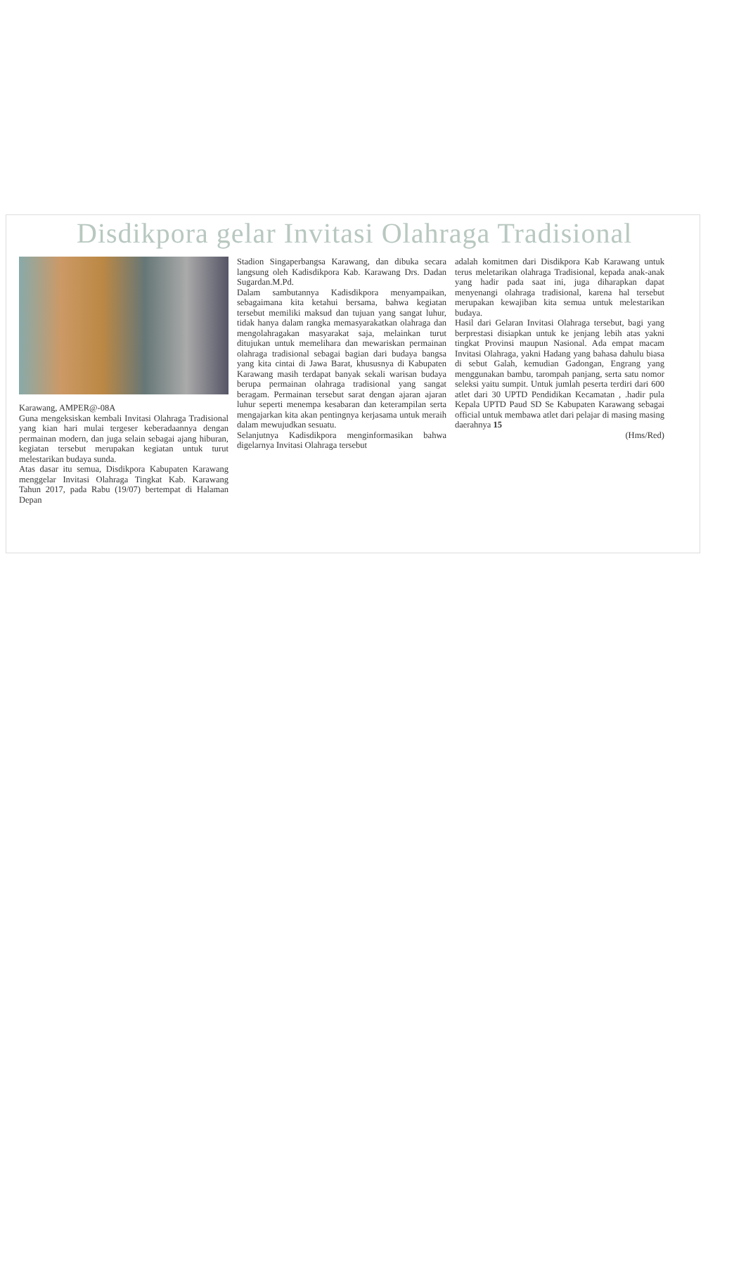Disdikpora gelar Invitasi Olahraga Tradisional
Karawang, AMPER@-08A
Guna mengeksiskan kembali Invitasi Olahraga Tradisional yang kian hari mulai tergeser keberadaannya dengan permainan modern, dan juga selain sebagai ajang hiburan, kegiatan tersebut merupakan kegiatan untuk turut melestarikan budaya sunda.
Atas dasar itu semua, Disdikpora Kabupaten Karawang menggelar Invitasi Olahraga Tingkat Kab. Karawang Tahun 2017, pada Rabu (19/07) bertempat di Halaman Depan
Stadion Singaperbangsa Karawang, dan dibuka secara langsung oleh Kadisdikpora Kab. Karawang Drs. Dadan Sugardan.M.Pd.
Dalam sambutannya Kadisdikpora menyampaikan, sebagaimana kita ketahui bersama, bahwa kegiatan tersebut memiliki maksud dan tujuan yang sangat luhur, tidak hanya dalam rangka memasyarakatkan olahraga dan mengolahragakan masyarakat saja, melainkan turut ditujukan untuk memelihara dan mewariskan permainan olahraga tradisional sebagai bagian dari budaya bangsa yang kita cintai di Jawa Barat, khususnya di Kabupaten Karawang masih terdapat banyak sekali warisan budaya berupa permainan olahraga tradisional yang sangat beragam. Permainan tersebut sarat dengan ajaran ajaran luhur seperti menempa kesabaran dan keterampilan serta mengajarkan kita akan pentingnya kerjasama untuk meraih dalam mewujudkan sesuatu.
Selanjutnya Kadisdikpora menginformasikan bahwa digelarnya Invitasi Olahraga tersebut
adalah komitmen dari Disdikpora Kab Karawang untuk terus meletarikan olahraga Tradisional, kepada anak-anak yang hadir pada saat ini, juga diharapkan dapat menyenangi olahraga tradisional, karena hal tersebut merupakan kewajiban kita semua untuk melestarikan budaya.
Hasil dari Gelaran Invitasi Olahraga tersebut, bagi yang berprestasi disiapkan untuk ke jenjang lebih atas yakni tingkat Provinsi maupun Nasional. Ada empat macam Invitasi Olahraga, yakni Hadang yang bahasa dahulu biasa di sebut Galah, kemudian Gadongan, Engrang yang menggunakan bambu, tarompah panjang, serta satu nomor seleksi yaitu sumpit. Untuk jumlah peserta terdiri dari 600 atlet dari 30 UPTD Pendidikan Kecamatan , .hadir pula Kepala UPTD Paud SD Se Kabupaten Karawang sebagai official untuk membawa atlet dari pelajar di masing masing daerahnya 15
(Hms/Red)